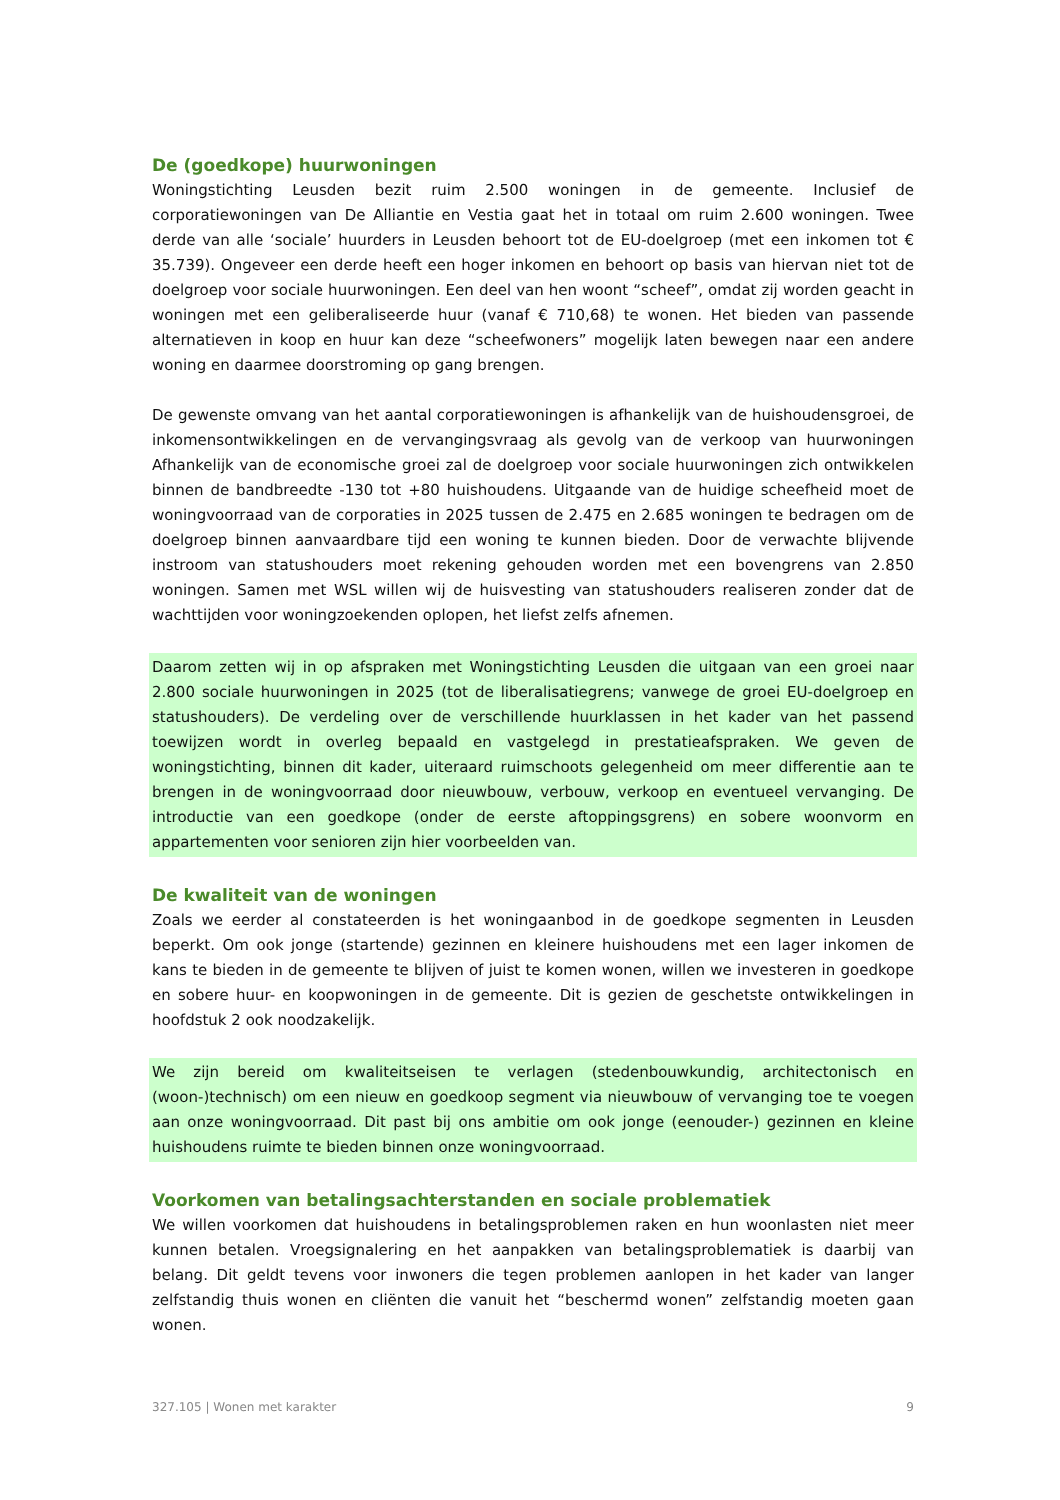De (goedkope) huurwoningen
Woningstichting Leusden bezit ruim 2.500 woningen in de gemeente. Inclusief de corporatiewoningen van De Alliantie en Vestia gaat het in totaal om ruim 2.600 woningen. Twee derde van alle ‘sociale’ huurders in Leusden behoort tot de EU-doelgroep (met een inkomen tot € 35.739). Ongeveer een derde heeft een hoger inkomen en behoort op basis van hiervan niet tot de doelgroep voor sociale huurwoningen. Een deel van hen woont “scheef”, omdat zij worden geacht in woningen met een geliberaliseerde huur (vanaf € 710,68) te wonen. Het bieden van passende alternatieven in koop en huur kan deze “scheefwoners” mogelijk laten bewegen naar een andere woning en daarmee doorstroming op gang brengen.
De gewenste omvang van het aantal corporatiewoningen is afhankelijk van de huishoudensgroei, de inkomensontwikkelingen en de vervangingsvraag als gevolg van de verkoop van huurwoningen Afhankelijk van de economische groei zal de doelgroep voor sociale huurwoningen zich ontwikkelen binnen de bandbreedte -130 tot +80 huishoudens. Uitgaande van de huidige scheefheid moet de woningvoorraad van de corporaties in 2025 tussen de 2.475 en 2.685 woningen te bedragen om de doelgroep binnen aanvaardbare tijd een woning te kunnen bieden. Door de verwachte blijvende instroom van statushouders moet rekening gehouden worden met een bovengrens van 2.850 woningen. Samen met WSL willen wij de huisvesting van statushouders realiseren zonder dat de wachttijden voor woningzoekenden oplopen, het liefst zelfs afnemen.
Daarom zetten wij in op afspraken met Woningstichting Leusden die uitgaan van een groei naar 2.800 sociale huurwoningen in 2025 (tot de liberalisatiegrens; vanwege de groei EU-doelgroep en statushouders). De verdeling over de verschillende huurklassen in het kader van het passend toewijzen wordt in overleg bepaald en vastgelegd in prestatieafspraken. We geven de woningstichting, binnen dit kader, uiteraard ruimschoots gelegenheid om meer differentie aan te brengen in de woningvoorraad door nieuwbouw, verbouw, verkoop en eventueel vervanging. De introductie van een goedkope (onder de eerste aftoppingsgrens) en sobere woonvorm en appartementen voor senioren zijn hier voorbeelden van.
De kwaliteit van de woningen
Zoals we eerder al constateerden is het woningaanbod in de goedkope segmenten in Leusden beperkt. Om ook jonge (startende) gezinnen en kleinere huishoudens met een lager inkomen de kans te bieden in de gemeente te blijven of juist te komen wonen, willen we investeren in goedkope en sobere huur- en koopwoningen in de gemeente. Dit is gezien de geschetste ontwikkelingen in hoofdstuk 2 ook noodzakelijk.
We zijn bereid om kwaliteitseisen te verlagen (stedenbouwkundig, architectonisch en (woon-)technisch) om een nieuw en goedkoop segment via nieuwbouw of vervanging toe te voegen aan onze woningvoorraad. Dit past bij ons ambitie om ook jonge (eenouder-) gezinnen en kleine huishoudens ruimte te bieden binnen onze woningvoorraad.
Voorkomen van betalingsachterstanden en sociale problematiek
We willen voorkomen dat huishoudens in betalingsproblemen raken en hun woonlasten niet meer kunnen betalen. Vroegsignalering en het aanpakken van betalingsproblematiek is daarbij van belang. Dit geldt tevens voor inwoners die tegen problemen aanlopen in het kader van langer zelfstandig thuis wonen en cliënten die vanuit het “beschermd wonen” zelfstandig moeten gaan wonen.
327.105 | Wonen met karakter 9